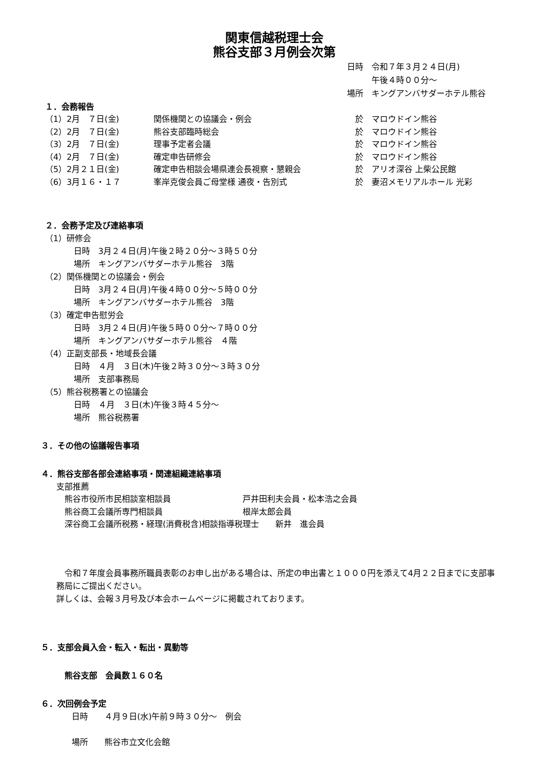関東信越税理士会
熊谷支部３月例会次第
日時　令和７年３月２４日(月)
　　　午後４時００分～
場所　キングアンバサダーホテル熊谷
１．会務報告
| （1）2月 ７日(金) | 関係機関との協議会・例会 | 於 マロウドイン熊谷 |
| （2）2月 ７日(金) | 熊谷支部臨時総会 | 於 マロウドイン熊谷 |
| （3）2月 ７日(金) | 理事予定者会議 | 於 マロウドイン熊谷 |
| （4）2月 ７日(金) | 確定申告研修会 | 於 マロウドイン熊谷 |
| （5）2月２１日(金) | 確定申告相談会場県連会長視察・懇親会 | 於 アリオ深谷 上柴公民館 |
| （6）3月１６・１７ | 峯岸克俊会員ご母堂様 通夜・告別式 | 於 妻沼メモリアルホール 光彩 |
２．会務予定及び連絡事項
（1）研修会
日時　3月２４日(月)午後２時２０分～３時５０分
場所　キングアンバサダーホテル熊谷　3階
（2）関係機関との協議会・例会
日時　3月２４日(月)午後４時００分～５時００分
場所　キングアンバサダーホテル熊谷　3階
（3）確定申告慰労会
日時　3月２４日(月)午後５時００分～７時００分
場所　キングアンバサダーホテル熊谷　４階
（4）正副支部長・地域長会議
日時　４月　３日(木)午後２時３０分～３時３０分
場所　支部事務局
（5）熊谷税務署との協議会
日時　４月　３日(木)午後３時４５分～
場所　熊谷税務署
３．その他の協議報告事項
４．熊谷支部各部会連絡事項・関連組織連絡事項
支部推薦
| 熊谷市役所市民相談室相談員 | 戸井田利夫会員・松本浩之会員 |
| 熊谷商工会議所専門相談員 | 根岸太郎会員 |
| 深谷商工会議所税務・経理(消費税含)相談指導税理士 新井 進会員 | |
　令和７年度会員事務所職員表彰のお申し出がある場合は、所定の申出書と１０００円を添えて4月２２日までに支部事務局にご提出ください。
詳しくは、会報３月号及び本会ホームページに掲載されております。
５．支部会員入会・転入・転出・異動等
熊谷支部　会員数１６０名
６．次回例会予定
日時　　４月９日(水)午前９時３０分～　例会
場所　　熊谷市立文化会館